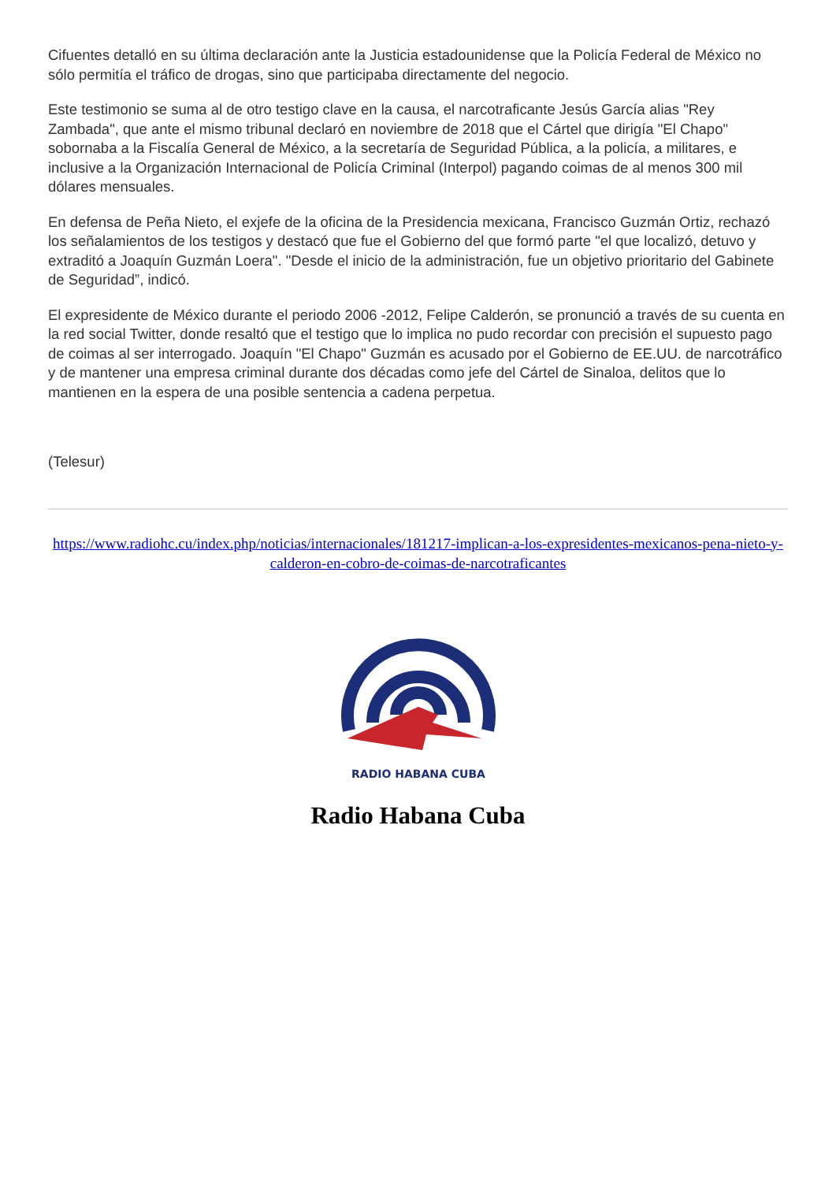Cifuentes detalló en su última declaración ante la Justicia estadounidense que la Policía Federal de México no sólo permitía el tráfico de drogas, sino que participaba directamente del negocio.
Este testimonio se suma al de otro testigo clave en la causa, el narcotraficante Jesús García alias "Rey Zambada", que ante el mismo tribunal declaró en noviembre de 2018 que el Cártel que dirigía "El Chapo" sobornaba a la Fiscalía General de México, a la secretaría de Seguridad Pública, a la policía, a militares, e inclusive a la Organización Internacional de Policía Criminal (Interpol) pagando coimas de al menos 300 mil dólares mensuales.
En defensa de Peña Nieto, el exjefe de la oficina de la Presidencia mexicana, Francisco Guzmán Ortiz, rechazó los señalamientos de los testigos y destacó que fue el Gobierno del que formó parte "el que localizó, detuvo y extraditó a Joaquín Guzmán Loera". "Desde el inicio de la administración, fue un objetivo prioritario del Gabinete de Seguridad”, indicó.
El expresidente de México durante el periodo 2006 -2012, Felipe Calderón, se pronunció a través de su cuenta en la red social Twitter, donde resaltó que el testigo que lo implica no pudo recordar con precisión el supuesto pago de coimas al ser interrogado. Joaquín "El Chapo" Guzmán es acusado por el Gobierno de EE.UU. de narcotráfico y de mantener una empresa criminal durante dos décadas como jefe del Cártel de Sinaloa, delitos que lo mantienen en la espera de una posible sentencia a cadena perpetua.
(Telesur)
https://www.radiohc.cu/index.php/noticias/internacionales/181217-implican-a-los-expresidentes-mexicanos-pena-nieto-y-calderon-en-cobro-de-coimas-de-narcotraficantes
RADIO HABANA CUBA
Radio Habana Cuba